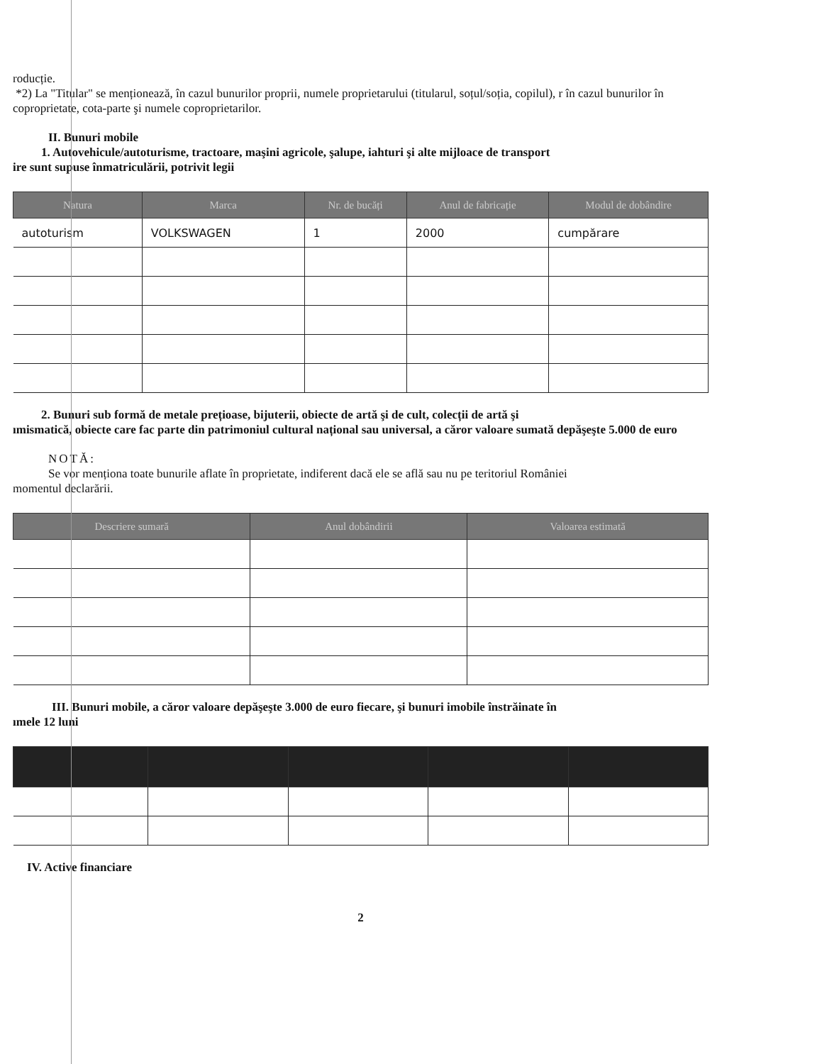roducție.
*2) La "Titular" se menționează, în cazul bunurilor proprii, numele proprietarului (titularul, soțul/soția, copilul), r în cazul bunurilor în coproprietate, cota-parte şi numele coproprietarilor.
II. Bunuri mobile
1. Autovehicule/autoturisme, tractoare, maşini agricole, şalupe, iahturi şi alte mijloace de transport
ire sunt supuse înmatriculării, potrivit legii
| Natura | Marca | Nr. de bucăți | Anul de fabricație | Modul de dobândire |
| --- | --- | --- | --- | --- |
| autoturism | VOLKSWAGEN | 1 | 2000 | cumpărare |
2. Bunuri sub formă de metale prețioase, bijuterii, obiecte de artă şi de cult, colecții de artă şi
ımismatică, obiecte care fac parte din patrimoniul cultural național sau universal, a căror valoare sumată depăşeşte 5.000 de euro
NOTĂ:
Se vor menționa toate bunurile aflate în proprietate, indiferent dacă ele se află sau nu pe teritoriul României
momentul declarării.
| Descriere sumară | Anul dobândirii | Valoarea estimată |
| --- | --- | --- |
III. Bunuri mobile, a căror valoare depăşeşte 3.000 de euro fiecare, şi bunuri imobile înstrăinate în
ımele 12 luni
IV. Active financiare
2